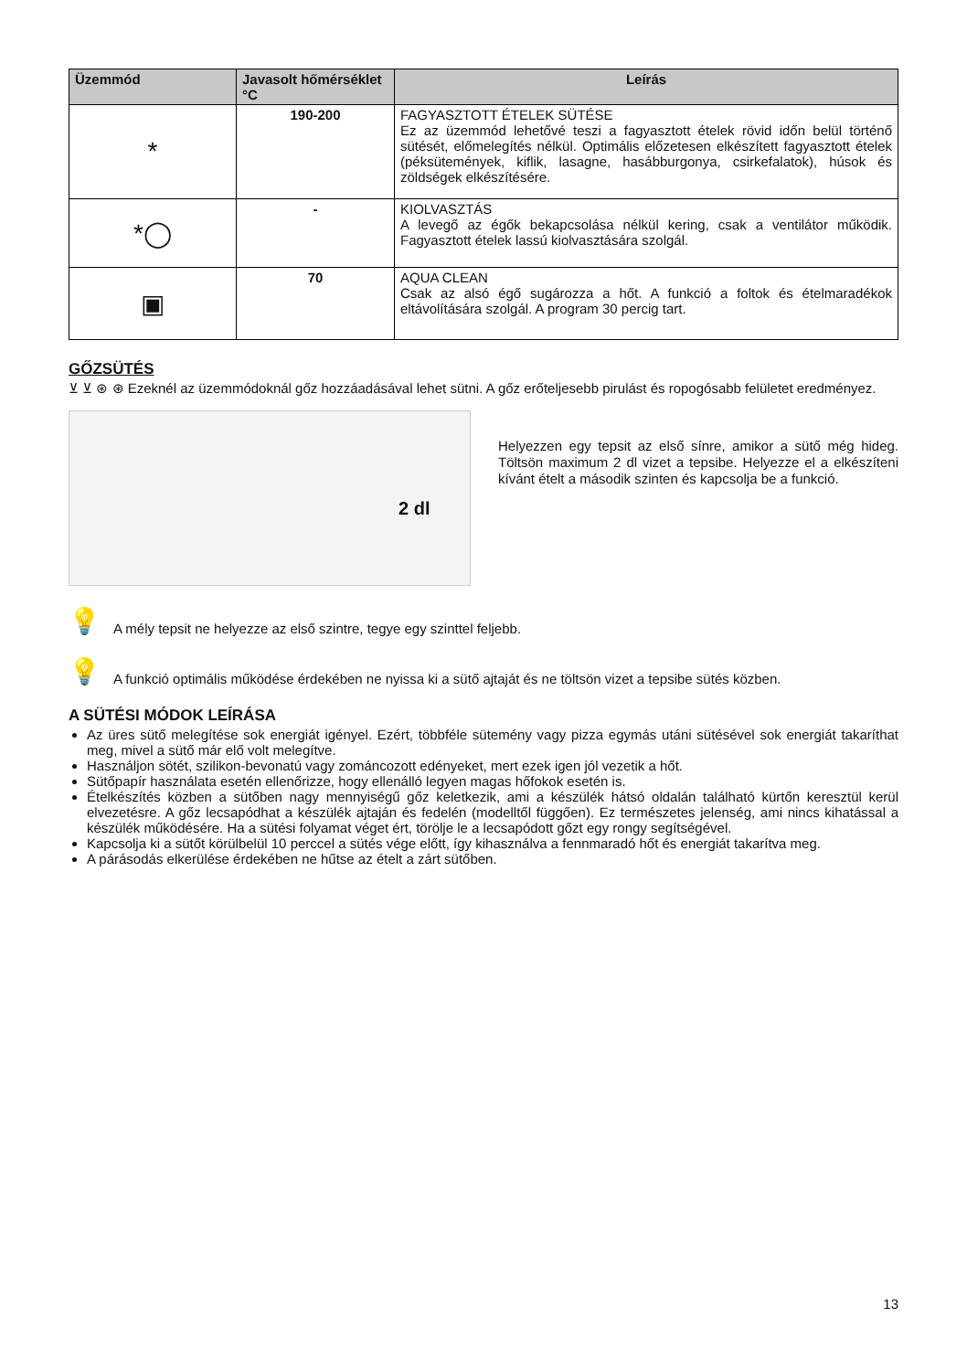| Üzemmód | Javasolt hőmérséklet °C | Leírás |
| --- | --- | --- |
| * | 190-200 | FAGYASZTOTT ÉTELEK SÜTÉSE Ez az üzemmód lehetővé teszi a fagyasztott ételek rövid időn belül történő sütését, előmelegítés nélkül. Optimális előzetesen elkészített fagyasztott ételek (péksütemények, kiflik, lasagne, hasábburgonya, csirkefalatok), húsok és zöldségek elkészítésére. |
| *◯ | - | KIOLVASZTÁS A levegő az égők bekapcsolása nélkül kering, csak a ventilátor működik. Fagyasztott ételek lassú kiolvasztására szolgál. |
| ▣ | 70 | AQUA CLEAN Csak az alsó égő sugározza a hőt. A funkció a foltok és ételmaradékok eltávolítására szolgál. A program 30 percig tart. |
GŐZSÜTÉS
⊻ ⊻ ⊛ ⊛ Ezeknél az üzemmódoknál gőz hozzáadásával lehet sütni. A gőz erőteljesebb pirulást és ropogósabb felületet eredményez.
2 dl
Helyezzen egy tepsit az első sínre, amikor a sütő még hideg. Töltsön maximum 2 dl vizet a tepsibe. Helyezze el a elkészíteni kívánt ételt a második szinten és kapcsolja be a funkció.
💡 A mély tepsit ne helyezze az első szintre, tegye egy szinttel feljebb.
💡 A funkció optimális működése érdekében ne nyissa ki a sütő ajtaját és ne töltsön vizet a tepsibe sütés közben.
A SÜTÉSI MÓDOK LEÍRÁSA
Az üres sütő melegítése sok energiát igényel. Ezért, többféle sütemény vagy pizza egymás utáni sütésével sok energiát takaríthat meg, mivel a sütő már elő volt melegítve.
Használjon sötét, szilikon-bevonatú vagy zománcozott edényeket, mert ezek igen jól vezetik a hőt.
Sütőpapír használata esetén ellenőrizze, hogy ellenálló legyen magas hőfokok esetén is.
Ételkészítés közben a sütőben nagy mennyiségű gőz keletkezik, ami a készülék hátsó oldalán található kürtőn keresztül kerül elvezetésre. A gőz lecsapódhat a készülék ajtaján és fedelén (modelltől függően). Ez természetes jelenség, ami nincs kihatással a készülék működésére. Ha a sütési folyamat véget ért, törölje le a lecsapódott gőzt egy rongy segítségével.
Kapcsolja ki a sütőt körülbelül 10 perccel a sütés vége előtt, így kihasználva a fennmaradó hőt és energiát takarítva meg.
A párásodás elkerülése érdekében ne hűtse az ételt a zárt sütőben.
13